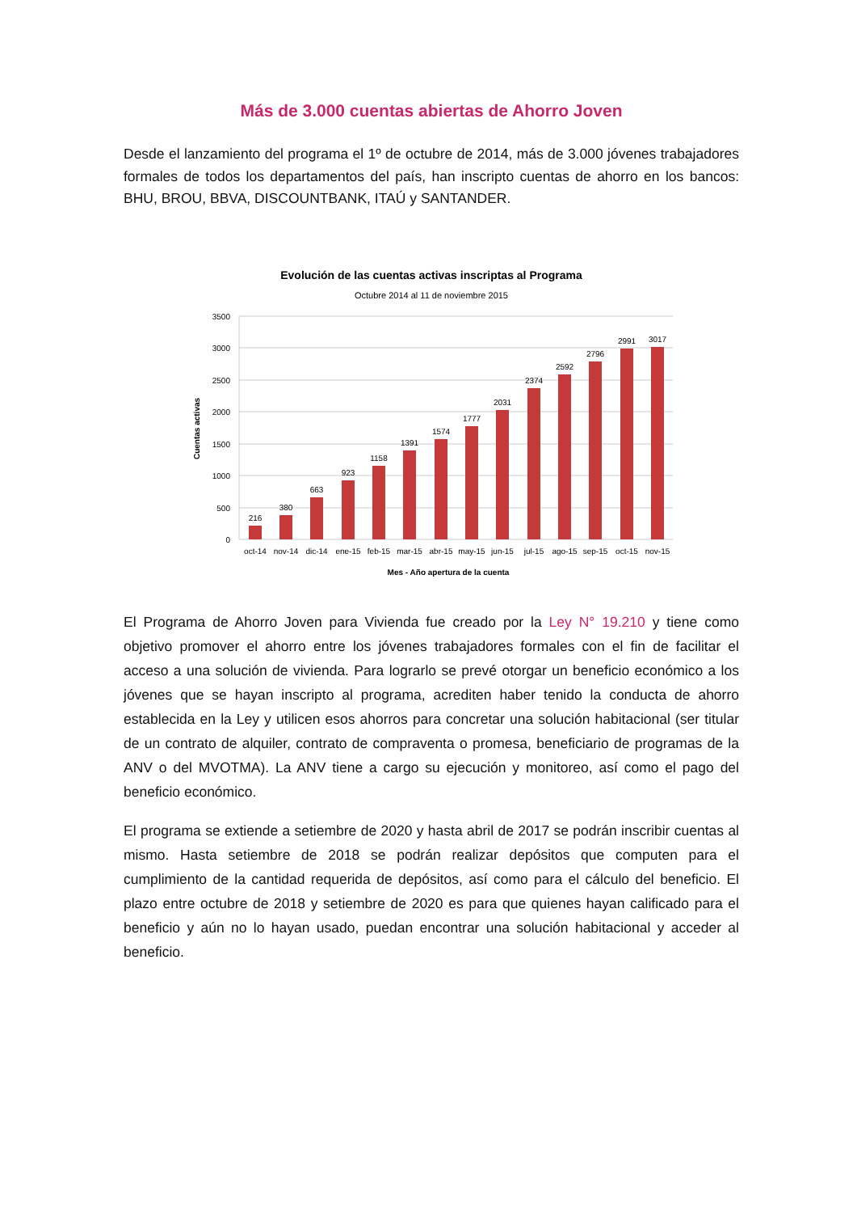Más de 3.000 cuentas abiertas de Ahorro Joven
Desde el lanzamiento del programa el 1º de octubre de 2014, más de 3.000 jóvenes trabajadores formales de todos los departamentos del país, han inscripto cuentas de ahorro en los bancos: BHU, BROU, BBVA, DISCOUNTBANK, ITAÚ y SANTANDER.
Evolución de las cuentas activas inscriptas al Programa
Octubre 2014 al 11 de noviembre 2015
3500
3000
2500
2000
1500
1000
500
0
Cuentas activas
216
380
663
923
1158
1391
1574
1777
2031
2374
2592
2796
2991
3017
oct-14
nov-14
dic-14
ene-15
feb-15
mar-15
abr-15
may-15
jun-15
jul-15
ago-15
sep-15
oct-15
nov-15
Mes - Año apertura de la cuenta
El Programa de Ahorro Joven para Vivienda fue creado por la Ley N° 19.210 y tiene como objetivo promover el ahorro entre los jóvenes trabajadores formales con el fin de facilitar el acceso a una solución de vivienda. Para lograrlo se prevé otorgar un beneficio económico a los jóvenes que se hayan inscripto al programa, acrediten haber tenido la conducta de ahorro establecida en la Ley y utilicen esos ahorros para concretar una solución habitacional (ser titular de un contrato de alquiler, contrato de compraventa o promesa, beneficiario de programas de la ANV o del MVOTMA). La ANV tiene a cargo su ejecución y monitoreo, así como el pago del beneficio económico.
El programa se extiende a setiembre de 2020 y hasta abril de 2017 se podrán inscribir cuentas al mismo. Hasta setiembre de 2018 se podrán realizar depósitos que computen para el cumplimiento de la cantidad requerida de depósitos, así como para el cálculo del beneficio. El plazo entre octubre de 2018 y setiembre de 2020 es para que quienes hayan calificado para el beneficio y aún no lo hayan usado, puedan encontrar una solución habitacional y acceder al beneficio.